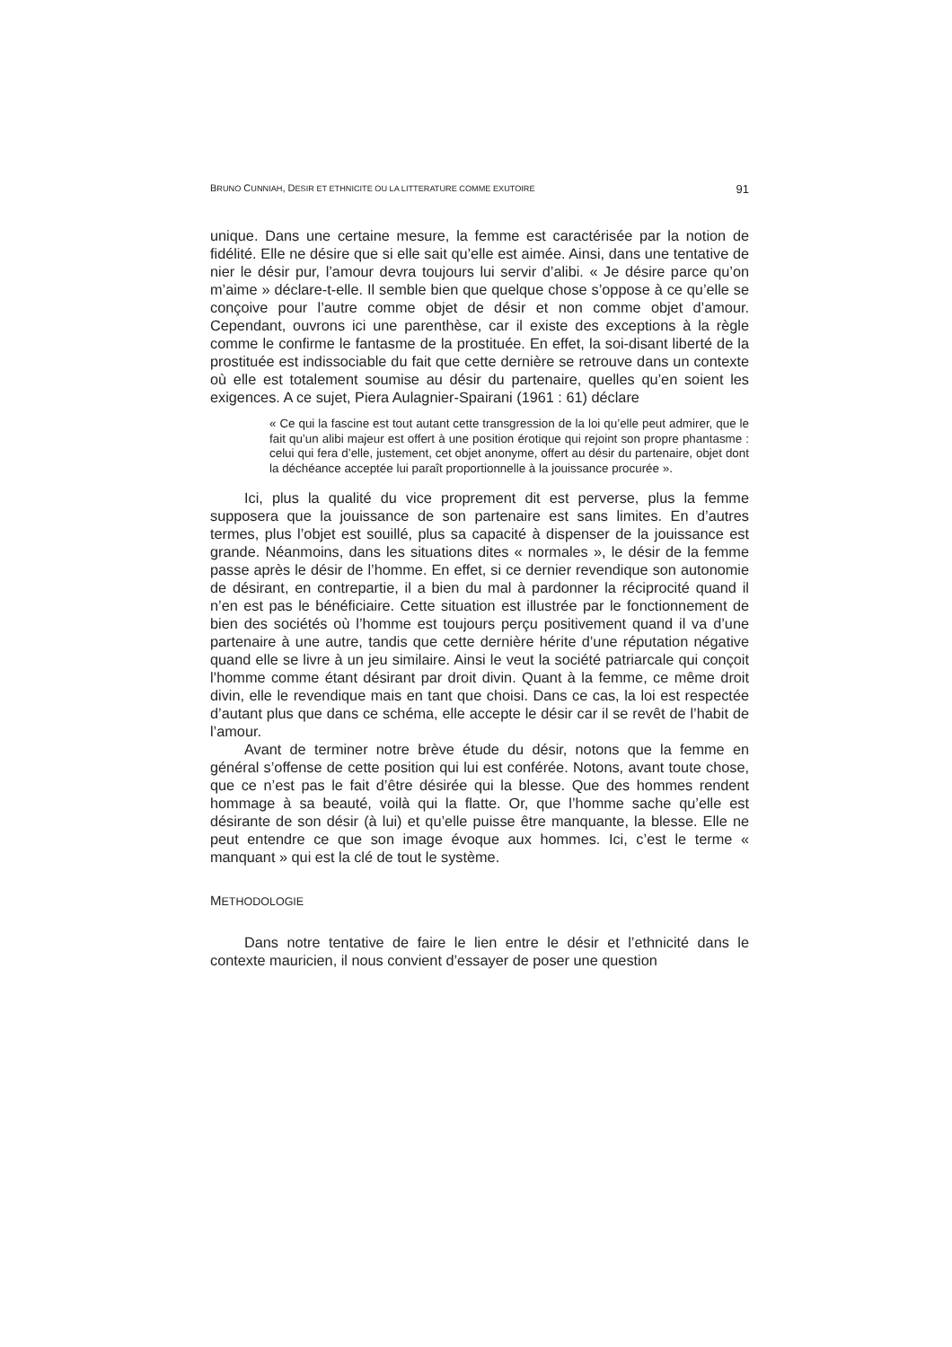BRUNO CUNNIAH, DESIR ET ETHNICITE OU LA LITTERATURE COMME EXUTOIRE 91
unique. Dans une certaine mesure, la femme est caractérisée par la notion de fidélité. Elle ne désire que si elle sait qu’elle est aimée. Ainsi, dans une tentative de nier le désir pur, l’amour devra toujours lui servir d’alibi. « Je désire parce qu’on m’aime » déclare-t-elle. Il semble bien que quelque chose s’oppose à ce qu’elle se conçoive pour l’autre comme objet de désir et non comme objet d’amour. Cependant, ouvrons ici une parenthèse, car il existe des exceptions à la règle comme le confirme le fantasme de la prostituée. En effet, la soi-disant liberté de la prostituée est indissociable du fait que cette dernière se retrouve dans un contexte où elle est totalement soumise au désir du partenaire, quelles qu’en soient les exigences. A ce sujet, Piera Aulagnier-Spairani (1961 : 61) déclare
« Ce qui la fascine est tout autant cette transgression de la loi qu’elle peut admirer, que le fait qu’un alibi majeur est offert à une position érotique qui rejoint son propre phantasme : celui qui fera d’elle, justement, cet objet anonyme, offert au désir du partenaire, objet dont la déchéance acceptée lui paraît proportionnelle à la jouissance procurée ».
Ici, plus la qualité du vice proprement dit est perverse, plus la femme supposera que la jouissance de son partenaire est sans limites. En d’autres termes, plus l’objet est souillé, plus sa capacité à dispenser de la jouissance est grande. Néanmoins, dans les situations dites « normales », le désir de la femme passe après le désir de l’homme. En effet, si ce dernier revendique son autonomie de désirant, en contrepartie, il a bien du mal à pardonner la réciprocité quand il n’en est pas le bénéficiaire. Cette situation est illustrée par le fonctionnement de bien des sociétés où l’homme est toujours perçu positivement quand il va d’une partenaire à une autre, tandis que cette dernière hérite d’une réputation négative quand elle se livre à un jeu similaire. Ainsi le veut la société patriarcale qui conçoit l’homme comme étant désirant par droit divin. Quant à la femme, ce même droit divin, elle le revendique mais en tant que choisi. Dans ce cas, la loi est respectée d’autant plus que dans ce schéma, elle accepte le désir car il se revêt de l’habit de l’amour.
Avant de terminer notre brève étude du désir, notons que la femme en général s’offense de cette position qui lui est conférée. Notons, avant toute chose, que ce n’est pas le fait d’être désirée qui la blesse. Que des hommes rendent hommage à sa beauté, voilà qui la flatte. Or, que l’homme sache qu’elle est désirante de son désir (à lui) et qu’elle puisse être manquante, la blesse. Elle ne peut entendre ce que son image évoque aux hommes. Ici, c’est le terme « manquant » qui est la clé de tout le système.
METHODOLOGIE
Dans notre tentative de faire le lien entre le désir et l’ethnicité dans le contexte mauricien, il nous convient d’essayer de poser une question